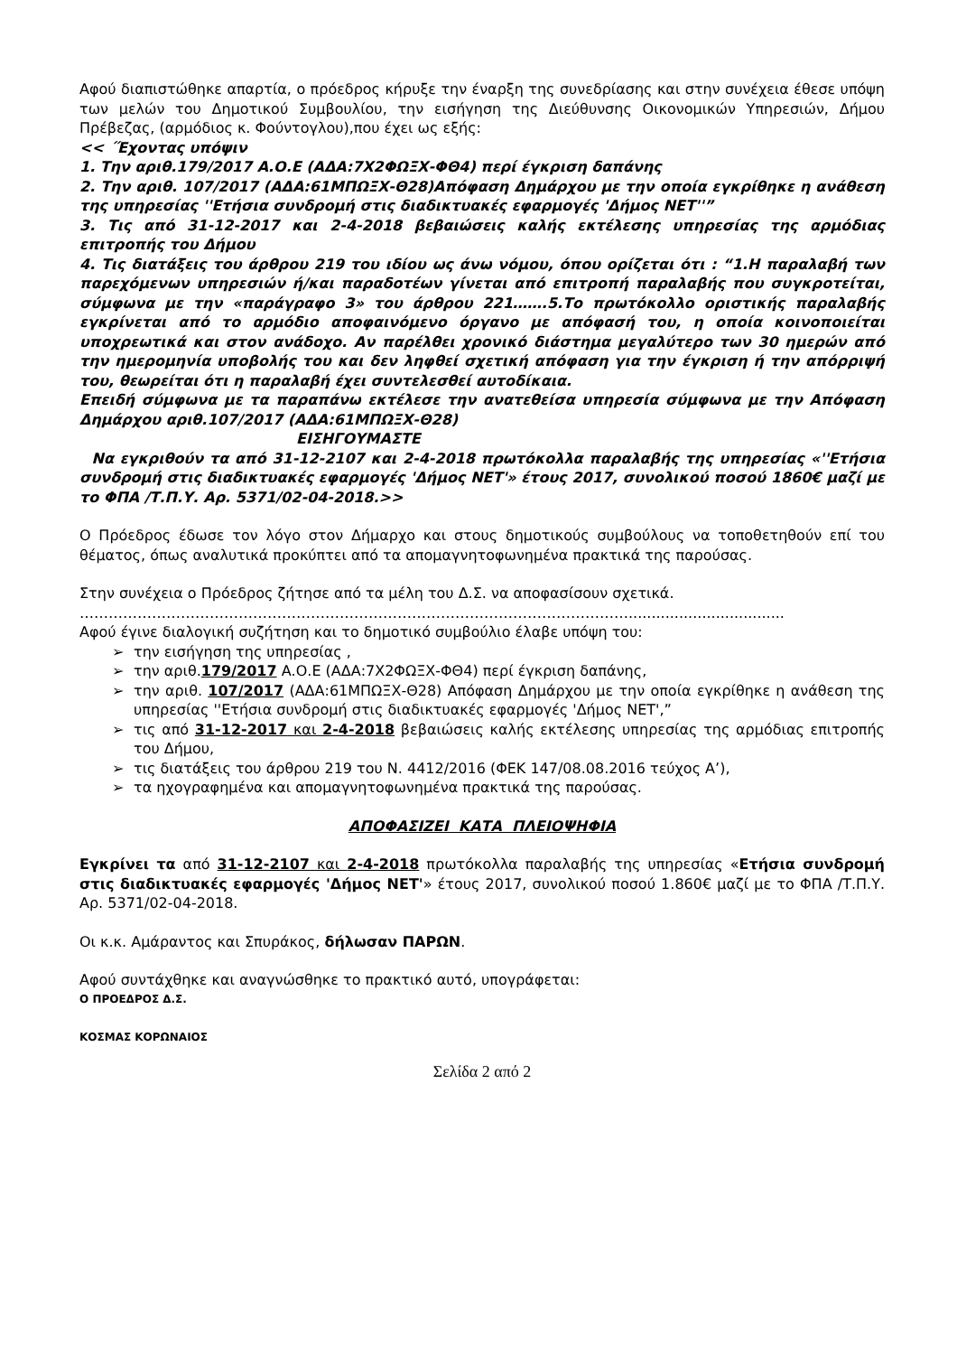Αφού διαπιστώθηκε απαρτία, ο πρόεδρος κήρυξε την έναρξη της συνεδρίασης και στην συνέχεια έθεσε υπόψη των μελών του Δημοτικού Συμβουλίου, την εισήγηση της Διεύθυνσης Οικονομικών Υπηρεσιών, Δήμου Πρέβεζας, (αρμόδιος κ. Φούντογλου),που έχει ως εξής:
<< ΄Έχοντας υπόψιν
1. Την αριθ.179/2017 Α.Ο.Ε (ΑΔΑ:7Χ2ΦΩΞΧ-ΦΘ4) περί έγκριση δαπάνης
2. Την αριθ. 107/2017 (ΑΔΑ:61ΜΠΩΞΧ-Θ28)Απόφαση Δημάρχου με την οποία εγκρίθηκε η ανάθεση της υπηρεσίας ''Ετήσια συνδρομή στις διαδικτυακές εφαρμογές 'Δήμος ΝΕΤ''”
3. Τις από 31-12-2017 και 2-4-2018 βεβαιώσεις καλής εκτέλεσης υπηρεσίας της αρμόδιας επιτροπής του Δήμου
4. Τις διατάξεις του άρθρου 219 του ιδίου ως άνω νόμου, όπου ορίζεται ότι : “1.Η παραλαβή των παρεχόμενων υπηρεσιών ή/και παραδοτέων γίνεται από επιτροπή παραλαβής που συγκροτείται, σύμφωνα με την «παράγραφο 3» του άρθρου 221…….5.Το πρωτόκολλο οριστικής παραλαβής εγκρίνεται από το αρμόδιο αποφαινόμενο όργανο με απόφασή του, η οποία κοινοποιείται υποχρεωτικά και στον ανάδοχο. Αν παρέλθει χρονικό διάστημα μεγαλύτερο των 30 ημερών από την ημερομηνία υποβολής του και δεν ληφθεί σχετική απόφαση για την έγκριση ή την απόρριψή του, θεωρείται ότι η παραλαβή έχει συντελεσθεί αυτοδίκαια.
Επειδή σύμφωνα με τα παραπάνω εκτέλεσε την ανατεθείσα υπηρεσία σύμφωνα με την Απόφαση Δημάρχου αριθ.107/2017 (ΑΔΑ:61ΜΠΩΞΧ-Θ28)
ΕΙΣΗΓΟΥΜΑΣΤΕ
Να εγκριθούν τα από 31-12-2107 και 2-4-2018 πρωτόκολλα παραλαβής της υπηρεσίας «''Ετήσια συνδρομή στις διαδικτυακές εφαρμογές 'Δήμος ΝΕΤ'» έτους 2017, συνολικού ποσού 1860€ μαζί με το ΦΠΑ /Τ.Π.Υ. Αρ. 5371/02-04-2018.>>
Ο Πρόεδρος έδωσε τον λόγο στον Δήμαρχο και στους δημοτικούς συμβούλους να τοποθετηθούν επί του θέματος, όπως αναλυτικά προκύπτει από τα απομαγνητοφωνημένα πρακτικά της παρούσας.
Στην συνέχεια ο Πρόεδρος ζήτησε από τα μέλη του Δ.Σ. να αποφασίσουν σχετικά.
……………………………………………………………………………………………………..................................
Αφού έγινε διαλογική συζήτηση και το δημοτικό συμβούλιο έλαβε υπόψη του:
➢ την εισήγηση της υπηρεσίας ,
➢ την αριθ.179/2017 Α.Ο.Ε (ΑΔΑ:7Χ2ΦΩΞΧ-ΦΘ4) περί έγκριση δαπάνης,
➢ την αριθ. 107/2017 (ΑΔΑ:61ΜΠΩΞΧ-Θ28) Απόφαση Δημάρχου με την οποία εγκρίθηκε η ανάθεση της υπηρεσίας ''Ετήσια συνδρομή στις διαδικτυακές εφαρμογές 'Δήμος ΝΕΤ',”
➢ τις από 31-12-2017 και 2-4-2018 βεβαιώσεις καλής εκτέλεσης υπηρεσίας της αρμόδιας επιτροπής του Δήμου,
➢ τις διατάξεις του άρθρου 219 του Ν. 4412/2016 (ΦΕΚ 147/08.08.2016 τεύχος Α’),
➢ τα ηχογραφημένα και απομαγνητοφωνημένα πρακτικά της παρούσας.
ΑΠΟΦΑΣΙΖΕΙ ΚΑΤΑ ΠΛΕΙΟΨΗΦΙΑ
Εγκρίνει τα από 31-12-2107 και 2-4-2018 πρωτόκολλα παραλαβής της υπηρεσίας «Ετήσια συνδρομή στις διαδικτυακές εφαρμογές 'Δήμος ΝΕΤ'» έτους 2017, συνολικού ποσού 1.860€ μαζί με το ΦΠΑ /Τ.Π.Υ. Αρ. 5371/02-04-2018.
Οι κ.κ. Αμάραντος και Σπυράκος, δήλωσαν ΠΑΡΩΝ.
Αφού συντάχθηκε και αναγνώσθηκε το πρακτικό αυτό, υπογράφεται:
Ο ΠΡΟΕΔΡΟΣ Δ.Σ.
ΚΟΣΜΑΣ ΚΟΡΩΝΑΙΟΣ
Σελίδα 2 από 2